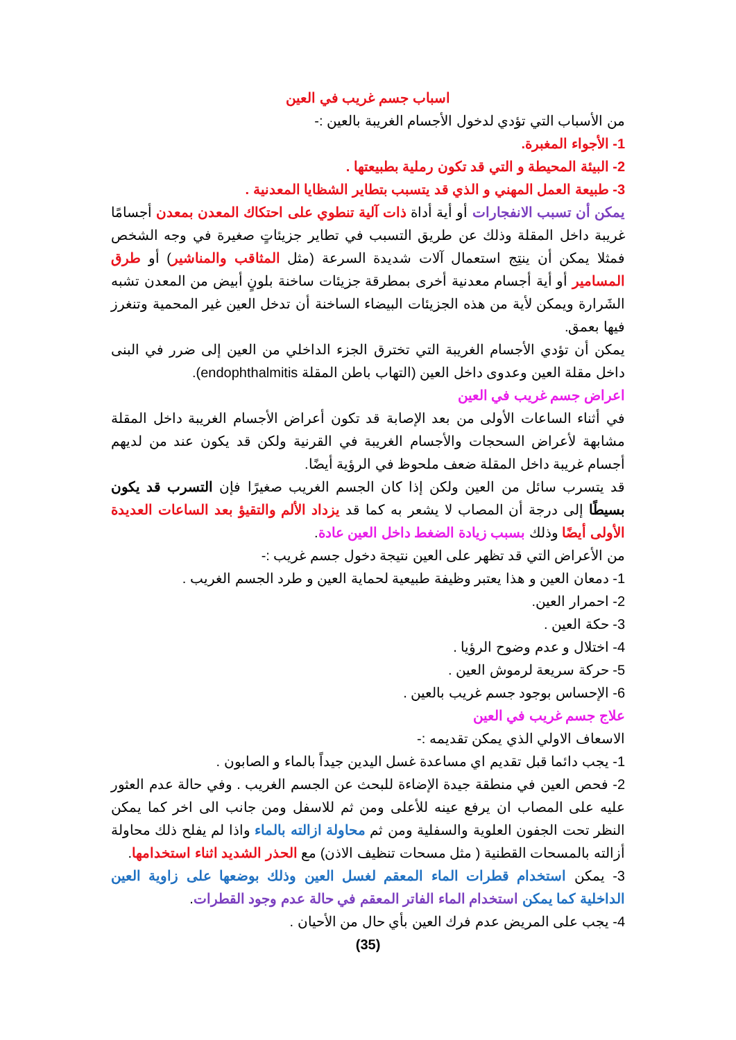اسباب جسم غريب في العين
من الأسباب التي تؤدي لدخول الأجسام الغريبة بالعين :-
1- الأجواء المغبرة.
2- البيئة المحيطة و التي قد تكون رملية بطبيعتها .
3- طبيعة العمل المهني و الذي قد يتسبب بتطاير الشظايا المعدنية .
يمكن أن تسبب الانفجارات أو أية أداة ذات آلية تنطوي على احتكاك المعدن بمعدن أجسامًا غريبة داخل المقلة وذلك عن طريق التسبب في تطاير جزيئاتٍ صغيرة في وجه الشخص فمثلا يمكن أن ينتِج استعمال آلات شديدة السرعة (مثل المثاقب والمناشير) أو طرق المسامير أو أية أجسام معدنية أخرى بمطرقة جزيئات ساخنة بلونٍ أبيض من المعدن تشبه الشَرارة ويمكن لأية من هذه الجزيئات البيضاء الساخنة أن تدخل العين غير المحمية وتنغرز فيها بعمق.
يمكن أن تؤدي الأجسام الغريبة التي تخترق الجزء الداخلي من العين إلى ضرر في البنى داخل مقلة العين وعدوى داخل العين (التهاب باطن المقلة endophthalmitis).
اعراض جسم غريب في العين
في أثناء الساعات الأولى من بعد الإصابة قد تكون أعراض الأجسام الغريبة داخل المقلة مشابهة لأعراض السحجات والأجسام الغريبة في القرنية ولكن قد يكون عند من لديهم أجسام غريبة داخل المقلة ضعف ملحوظ في الرؤية أيضًا.
قد يتسرب سائل من العين ولكن إذا كان الجسم الغريب صغيرًا فإن التسرب قد يكون بسيطًا إلى درجة أن المصاب لا يشعر به كما قد يزداد الألم والتقيؤ بعد الساعات العديدة الأولى أيضًا وذلك بسبب زيادة الضغط داخل العين عادة.
من الأعراض التي قد تظهر على العين نتيجة دخول جسم غريب :-
1- دمعان العين و هذا يعتبر وظيفة طبيعية لحماية العين و طرد الجسم الغريب .
2- احمرار العين.
3- حكة العين .
4- اختلال و عدم وضوح الرؤيا .
5- حركة سريعة لرموش العين .
6- الإحساس بوجود جسم غريب بالعين .
علاج جسم غريب في العين
الاسعاف الاولي الذي يمكن تقديمه :-
1- يجب دائما قبل تقديم اي مساعدة غسل اليدين جيداً بالماء و الصابون .
2- فحص العين في منطقة جيدة الإضاءة للبحث عن الجسم الغريب . وفي حالة عدم العثور عليه على المصاب ان يرفع عينه للأعلى ومن ثم للاسفل ومن جانب الى اخر كما يمكن النظر تحت الجفون العلوية والسفلية ومن ثم محاولة ازالته بالماء واذا لم يفلح ذلك محاولة أزالته بالمسحات القطنية ( مثل مسحات تنظيف الاذن) مع الحذر الشديد اثناء استخدامها.
3- يمكن استخدام قطرات الماء المعقم لغسل العين وذلك بوضعها على زاوية العين الداخلية كما يمكن استخدام الماء الفاتر المعقم في حالة عدم وجود القطرات.
4- يجب على المريض عدم فرك العين بأي حال من الأحيان .
(35)